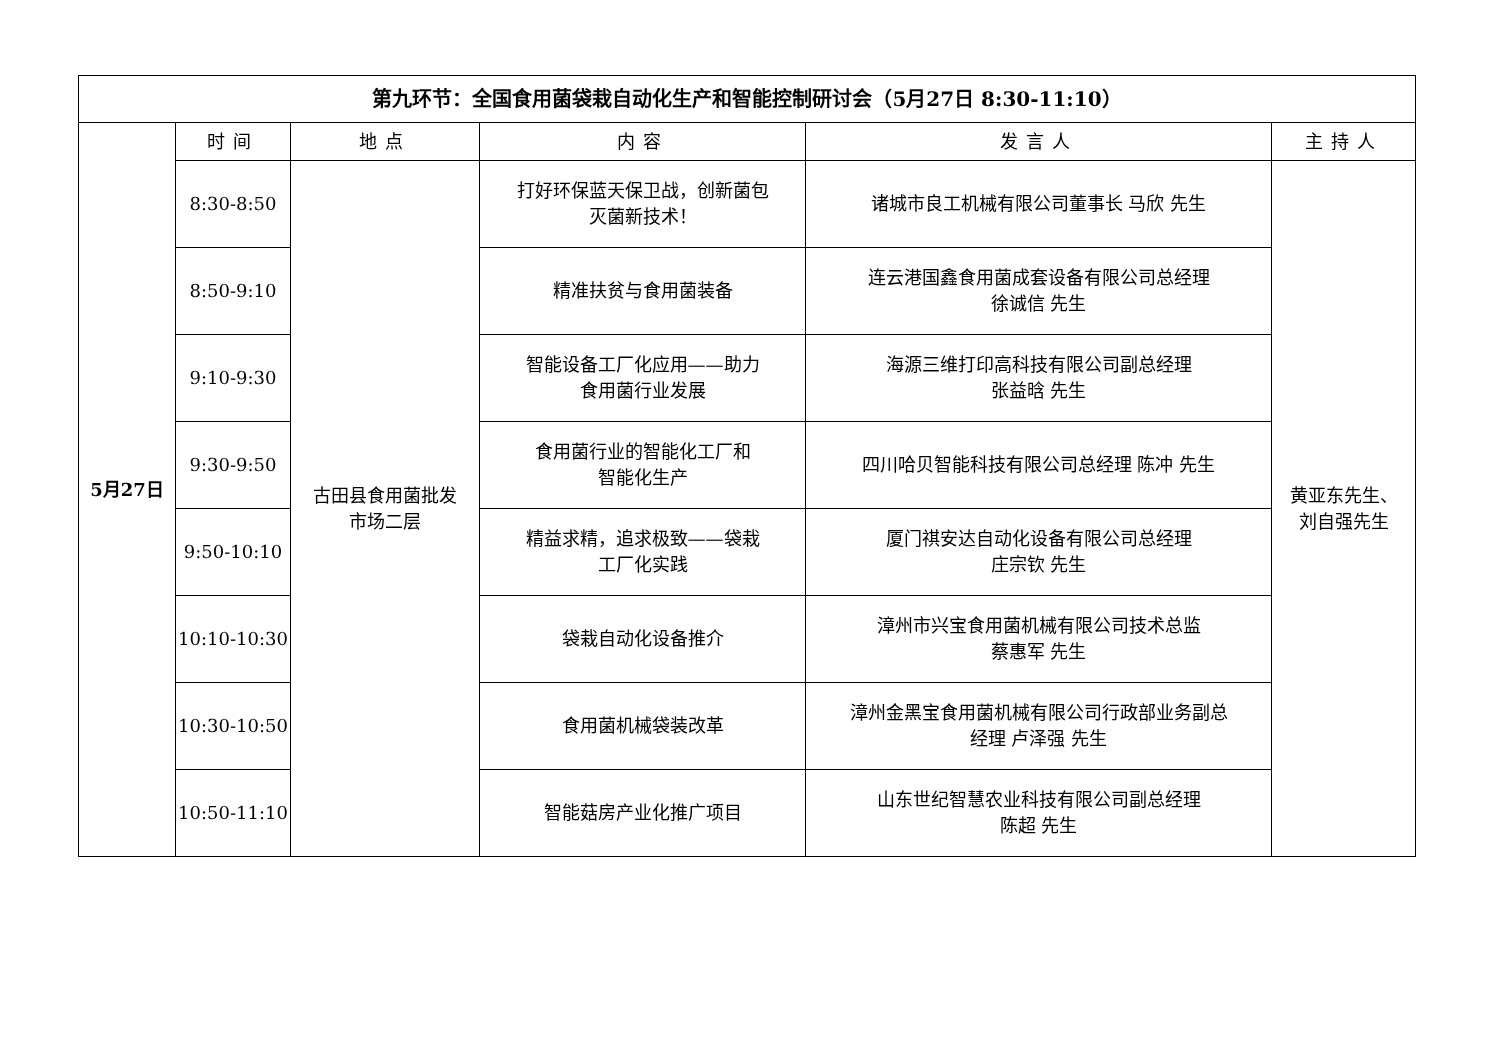| 第九环节：全国食用菌袋栽自动化生产和智能控制研讨会（5月27日 8:30-11:10） | | | | | |
| 5月27日 | 时间 | 地点 | 内容 | 发言人 | 主持人 |
| | 8:30-8:50 | 古田县食用菌批发 市场二层 | 打好环保蓝天保卫战，创新菌包 灭菌新技术！ | 诸城市良工机械有限公司董事长 马欣 先生 | 黄亚东先生、 刘自强先生 |
| | 8:50-9:10 | | 精准扶贫与食用菌装备 | 连云港国鑫食用菌成套设备有限公司总经理 徐诚信 先生 | |
| | 9:10-9:30 | | 智能设备工厂化应用——助力 食用菌行业发展 | 海源三维打印高科技有限公司副总经理 张益晗 先生 | |
| | 9:30-9:50 | | 食用菌行业的智能化工厂和 智能化生产 | 四川哈贝智能科技有限公司总经理 陈冲 先生 | |
| | 9:50-10:10 | | 精益求精，追求极致——袋栽 工厂化实践 | 厦门祺安达自动化设备有限公司总经理 庄宗钦 先生 | |
| | 10:10-10:30 | | 袋栽自动化设备推介 | 漳州市兴宝食用菌机械有限公司技术总监 蔡惠军 先生 | |
| | 10:30-10:50 | | 食用菌机械袋装改革 | 漳州金黑宝食用菌机械有限公司行政部业务副总 经理 卢泽强 先生 | |
| | 10:50-11:10 | | 智能菇房产业化推广项目 | 山东世纪智慧农业科技有限公司副总经理 陈超 先生 | |